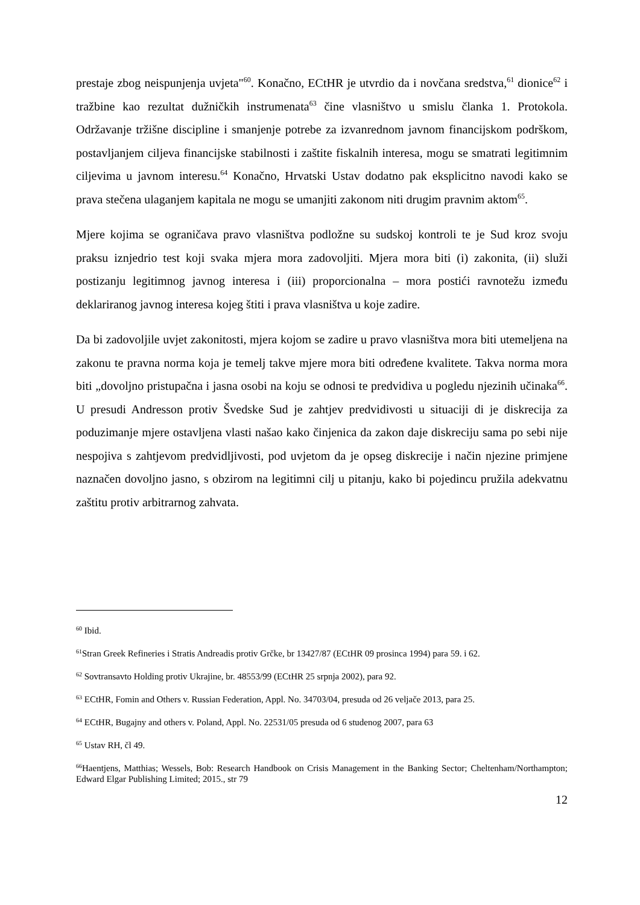prestaje zbog neispunjenja uvjeta"<sup>60</sup>. Konačno, ECtHR je utvrdio da i novčana sredstva,<sup>61</sup> dionice<sup>62</sup> i tražbine kao rezultat dužničkih instrumenata<sup>63</sup> čine vlasništvo u smislu članka 1. Protokola. Održavanje tržišne discipline i smanjenje potrebe za izvanrednom javnom financijskom podrškom, postavljanjem ciljeva financijske stabilnosti i zaštite fiskalnih interesa, mogu se smatrati legitimnim ciljevima u javnom interesu.<sup>64</sup> Konačno, Hrvatski Ustav dodatno pak eksplicitno navodi kako se prava stečena ulaganjem kapitala ne mogu se umanjiti zakonom niti drugim pravnim aktom<sup>65</sup>.
Mjere kojima se ograničava pravo vlasništva podložne su sudskoj kontroli te je Sud kroz svoju praksu iznjedrio test koji svaka mjera mora zadovoljiti. Mjera mora biti (i) zakonita, (ii) služi postizanju legitimnog javnog interesa i (iii) proporcionalna – mora postići ravnotežu između deklariranog javnog interesa kojeg štiti i prava vlasništva u koje zadire.
Da bi zadovoljile uvjet zakonitosti, mjera kojom se zadire u pravo vlasništva mora biti utemeljena na zakonu te pravna norma koja je temelj takve mjere mora biti određene kvalitete. Takva norma mora biti „dovoljno pristupačna i jasna osobi na koju se odnosi te predvidiva u pogledu njezinih učinaka<sup>66</sup>. U presudi Andresson protiv Švedske Sud je zahtjev predvidivosti u situaciji di je diskrecija za poduzimanje mjere ostavljena vlasti našao kako činjenica da zakon daje diskreciju sama po sebi nije nespojiva s zahtjevom predvidljivosti, pod uvjetom da je opseg diskrecije i način njezine primjene naznačen dovoljno jasno, s obzirom na legitimni cilj u pitanju, kako bi pojedincu pružila adekvatnu zaštitu protiv arbitrarnog zahvata.
<sup>60</sup> Ibid.
<sup>61</sup> Stran Greek Refineries i Stratis Andreadis protiv Grčke, br 13427/87 (ECtHR 09 prosinca 1994) para 59. i 62.
<sup>62</sup> Sovtransavto Holding protiv Ukrajine, br. 48553/99 (ECtHR 25 srpnja 2002), para 92.
<sup>63</sup> ECtHR, Fomin and Others v. Russian Federation, Appl. No. 34703/04, presuda od 26 veljače 2013, para 25.
<sup>64</sup> ECtHR, Bugajny and others v. Poland, Appl. No. 22531/05 presuda od 6 studenog 2007, para 63
<sup>65</sup> Ustav RH, čl 49.
<sup>66</sup> Haentjens, Matthias; Wessels, Bob: Research Handbook on Crisis Management in the Banking Sector; Cheltenham/Northampton; Edward Elgar Publishing Limited; 2015., str 79
12